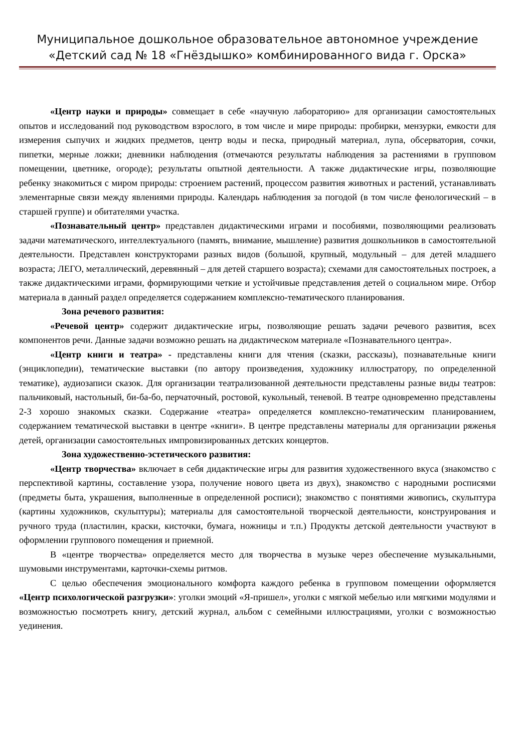Муниципальное дошкольное образовательное автономное учреждение
«Детский сад № 18 «Гнёздышко» комбинированного вида г. Орска»
«Центр науки и природы» совмещает в себе «научную лабораторию» для организации самостоятельных опытов и исследований под руководством взрослого, в том числе и мире природы: пробирки, мензурки, емкости для измерения сыпучих и жидких предметов, центр воды и песка, природный материал, лупа, обсерватория, сочки, пипетки, мерные ложки; дневники наблюдения (отмечаются результаты наблюдения за растениями в групповом помещении, цветнике, огороде); результаты опытной деятельности. А также дидактические игры, позволяющие ребенку знакомиться с миром природы: строением растений, процессом развития животных и растений, устанавливать элементарные связи между явлениями природы. Календарь наблюдения за погодой (в том числе фенологический – в старшей группе) и обитателями участка.
«Познавательный центр» представлен дидактическими играми и пособиями, позволяющими реализовать задачи математического, интеллектуального (память, внимание, мышление) развития дошкольников в самостоятельной деятельности. Представлен конструкторами разных видов (большой, крупный, модульный – для детей младшего возраста; ЛЕГО, металлический, деревянный – для детей старшего возраста); схемами для самостоятельных построек, а также дидактическими играми, формирующими четкие и устойчивые представления детей о социальном мире. Отбор материала в данный раздел определяется содержанием комплексно-тематического планирования.
Зона речевого развития:
«Речевой центр» содержит дидактические игры, позволяющие решать задачи речевого развития, всех компонентов речи. Данные задачи возможно решать на дидактическом материале «Познавательного центра».
«Центр книги и театра» - представлены книги для чтения (сказки, рассказы), познавательные книги (энциклопедии), тематические выставки (по автору произведения, художнику иллюстратору, по определенной тематике), аудиозаписи сказок. Для организации театрализованной деятельности представлены разные виды театров: пальчиковый, настольный, би-ба-бо, перчаточный, ростовой, кукольный, теневой. В театре одновременно представлены 2-3 хорошо знакомых сказки. Содержание «театра» определяется комплексно-тематическим планированием, содержанием тематической выставки в центре «книги». В центре представлены материалы для организации ряженья детей, организации самостоятельных импровизированных детских концертов.
Зона художественно-эстетического развития:
«Центр творчества» включает в себя дидактические игры для развития художественного вкуса (знакомство с перспективой картины, составление узора, получение нового цвета из двух), знакомство с народными росписями (предметы быта, украшения, выполненные в определенной росписи); знакомство с понятиями живопись, скульптура (картины художников, скульптуры); материалы для самостоятельной творческой деятельности, конструирования и ручного труда (пластилин, краски, кисточки, бумага, ножницы и т.п.) Продукты детской деятельности участвуют в оформлении группового помещения и приемной.
В «центре творчества» определяется место для творчества в музыке через обеспечение музыкальными, шумовыми инструментами, карточки-схемы ритмов.
С целью обеспечения эмоционального комфорта каждого ребенка в групповом помещении оформляется «Центр психологической разгрузки»: уголки эмоций «Я-пришел», уголки с мягкой мебелью или мягкими модулями и возможностью посмотреть книгу, детский журнал, альбом с семейными иллюстрациями, уголки с возможностью уединения.